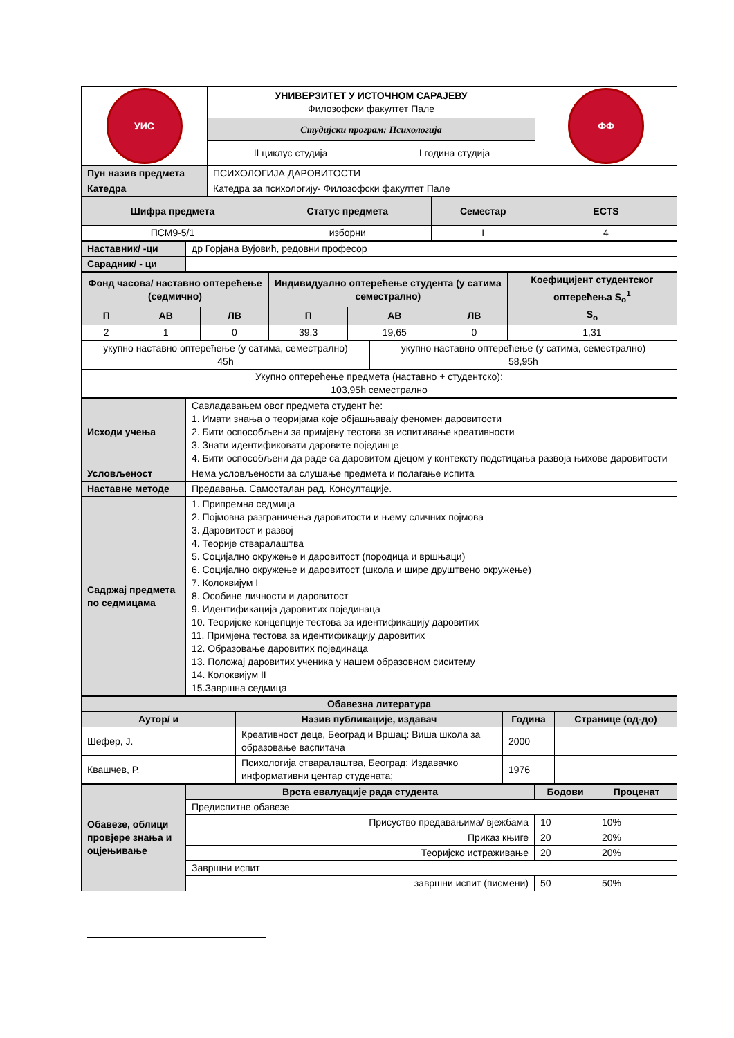| УИС | УНИВЕРЗИТЕТ У ИСТОЧНОМ САРАЈЕВУ Филозофски факултет Пале | | ФФ |
| | Студијски програм: Психологија | | |
| | II циклус студија | I година студија | |
| Пун назив предмета | ПСИХОЛОГИЈА ДАРОВИТОСТИ |
| Катедра | Катедра за психологију- Филозофски факултет Пале |
| Шифра предмета | Статус предмета | Семестар | ECTS |
| --- | --- | --- | --- |
| ПСМ9-5/1 | изборни | I | 4 |
| Наставник/ -ци | др Горјана Вујовић, редовни професор |
| Сарадник/ - ци | |
| Фонд часова/ наставно оптерећење (седмично) | | | Индивидуално оптерећење студента (у сатима семестрално) | | | Коефицијент студентског оптерећења S<sub>o</sub><sup>1</sup> |
| --- | --- | --- | --- | --- | --- | --- |
| П | АВ | ЛВ | П | АВ | ЛВ | S<sub>o</sub> |
| 2 | 1 | 0 | 39,3 | 19,65 | 0 | 1,31 |
| укупно наставно оптерећење (у сатима, семестрално) 45h | укупно наставно оптерећење (у сатима, семестрално) 58,95h |
| Укупно оптерећење предмета (наставно + студентско): 103,95h семестрално | |
| Исходи учења | Савладавањем овог предмета студент ће: 1. Имати знања о теоријама које објашњавају феномен даровитости 2. Бити оспособљени за примјену тестова за испитивање креативности 3. Знати идентификовати даровите појединце 4. Бити оспособљени да раде са даровитом дјецом у контексту подстицања развоја њихове даровитости |
| Условљеност | Нема условљености за слушање предмета и полагање испита |
| Наставне методе | Предавања. Самосталан рад. Консултације. |
| Садржај предмета по седмицама | 1. Припремна седмица 2. Појмовна разграничења даровитости и њему сличних појмова 3. Даровитост и развој 4. Теорије стваралаштва 5. Социјално окружење и даровитост (породица и вршњаци) 6. Социјално окружење и даровитост (школа и шире друштвено окружење) 7. Колоквијум I 8. Особине личности и даровитост 9. Идентификација даровитих појединаца 10. Теоријске концепције тестова за идентификацију даровитих 11. Примјена тестова за идентификацију даровитих 12. Образовање даровитих појединаца 13. Положај даровитих ученика у нашем образовном сиситему 14. Колоквијум II 15.Завршна седмица |
| Обавезна литература | | | |
| --- | --- | --- | --- |
| Аутор/ и | Назив публикације, издавач | Година | Странице (од-до) |
| Шефер, Ј. | Креативност деце, Београд и Вршац: Виша школа за образовање васпитача | 2000 | |
| Квашчев, Р. | Психологија стваралаштва, Београд: Издавачко информативни центар студената; | 1976 | |
| Обавезе, облици провјере знања и оцјењивање | Врста евалуације рада студента | Бодови | Проценат |
| | Предиспитне обавезе | | |
| | Присуство предавањима/ вјежбама | 10 | 10% |
| | Приказ књиге | 20 | 20% |
| | Теоријско истраживање | 20 | 20% |
| | Завршни испит | | |
| | завршни испит (писмени) | 50 | 50% |